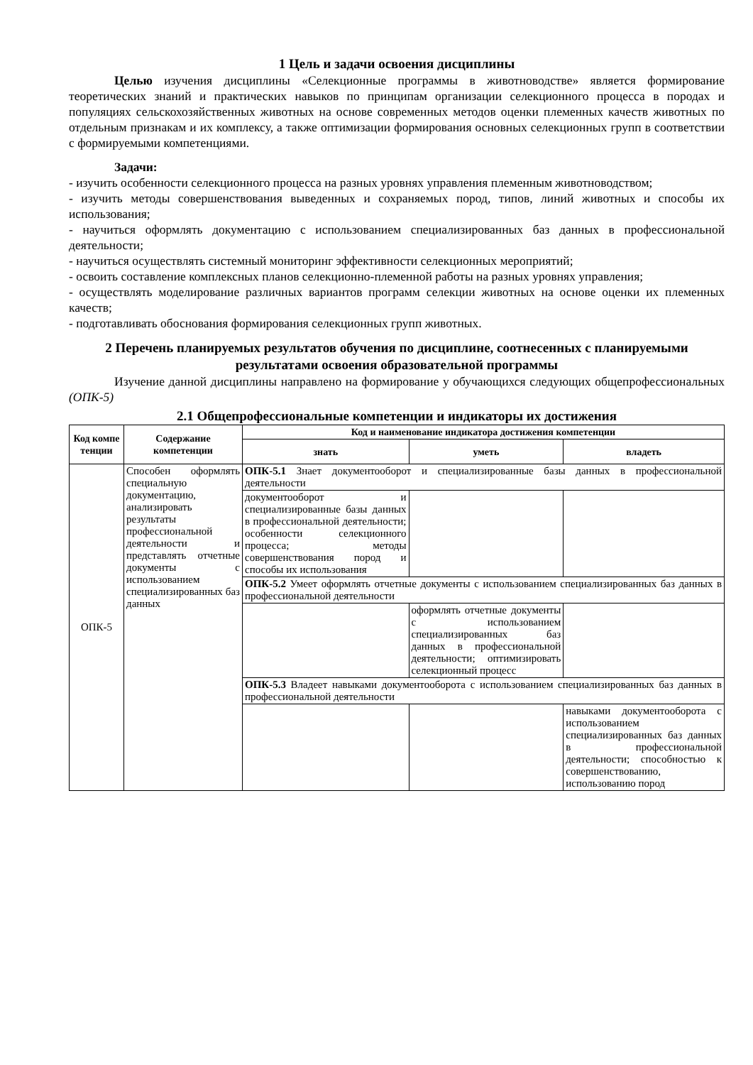1 Цель и задачи освоения дисциплины
Целью изучения дисциплины «Селекционные программы в животноводстве» является формирование теоретических знаний и практических навыков по принципам организации селекционного процесса в породах и популяциях сельскохозяйственных животных на основе современных методов оценки племенных качеств животных по отдельным признакам и их комплексу, а также оптимизации формирования основных селекционных групп в соответствии с формируемыми компетенциями.
Задачи:
- изучить особенности селекционного процесса на разных уровнях управления племенным животноводством;
- изучить методы совершенствования выведенных и сохраняемых пород, типов, линий животных и способы их использования;
- научиться оформлять документацию с использованием специализированных баз данных в профессиональной деятельности;
- научиться осуществлять системный мониторинг эффективности селекционных мероприятий;
- освоить составление комплексных планов селекционно-племенной работы на разных уровнях управления;
- осуществлять моделирование различных вариантов программ селекции животных на основе оценки их племенных качеств;
- подготавливать обоснования формирования селекционных групп животных.
2 Перечень планируемых результатов обучения по дисциплине, соотнесенных с планируемыми результатами освоения образовательной программы
Изучение данной дисциплины направлено на формирование у обучающихся следующих общепрофессиональных (ОПК-5)
2.1 Общепрофессиональные компетенции и индикаторы их достижения
| Код компе тенции | Содержание компетенции | Код и наименование индикатора достижения компетенции | | |
| --- | --- | --- | --- | --- |
| | | знать | уметь | владеть |
| ОПК-5 | Способен оформлять специальную документацию, анализировать результаты профессиональной деятельности и представлять отчетные документы с использованием специализированных баз данных | ОПК-5.1 Знает документооборот и специализированные базы данных в профессиональной деятельности | | |
| | | документооборот и специализированные базы данных в профессиональной деятельности; особенности селекционного процесса; методы совершенствования пород и способы их использования | | |
| | | ОПК-5.2 Умеет оформлять отчетные документы с использованием специализированных баз данных в профессиональной деятельности | | |
| | | | оформлять отчетные документы с использованием специализированных баз данных в профессиональной деятельности; оптимизировать селекционный процесс | |
| | | ОПК-5.3 Владеет навыками документооборота с использованием специализированных баз данных в профессиональной деятельности | | |
| | | | | навыками документооборота с использованием специализированных баз данных в профессиональной деятельности; способностью к совершенствованию, использованию пород |